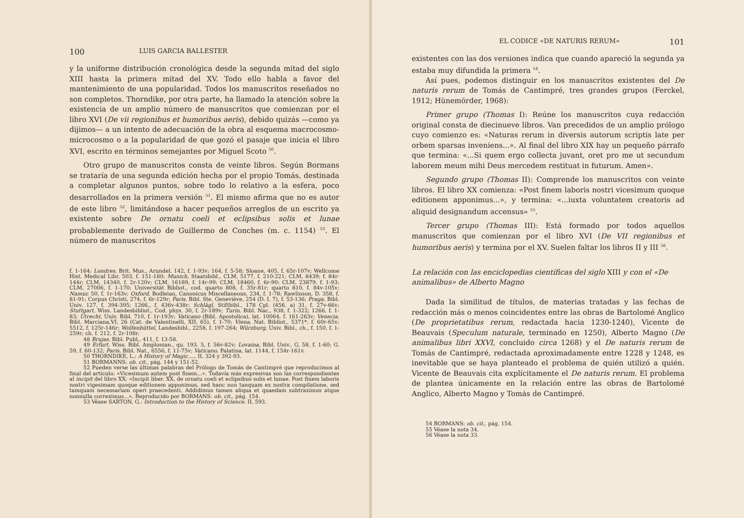100 LUIS GARCIA BALLESTER
y la uniforme distribución cronológica desde la segunda mitad del siglo XIII hasta la primera mitad del XV. Todo ello habla a favor del mantenimiento de una popularidad. Todos los manuscritos reseñados no son completos. Thorndike, por otra parte, ha llamado la atención sobre la existencia de un amplio número de manuscritos que comienzan por el libro XVI (De vii regionibus et humoribus aeris), debido quizás —como ya dijimos— a un intento de adecuación de la obra al esquema macrocosmo-microcosmo o a la popularidad de que gozó el pasaje que inicia el libro XVI, escrito en términos semejantes por Miguel Scoto <sup>50</sup>.
Otro grupo de manuscritos consta de veinte libros. Según Bormans se trataría de una segunda edición hecha por el propio Tomás, destinada a completar algunos puntos, sobre todo lo relativo a la esfera, poco desarrollados en la primera versión <sup>51</sup>. El mismo afirma que no es autor de este libro <sup>52</sup>, limitándose a hacer pequeños arreglos de un escrito ya existente sobre De ornatu coeli et eclipsibus solis et lunae probablemente derivado de Guillermo de Conches (m. c. 1154) <sup>53</sup>. El número de manuscritos
f. 1-164; Londres, Brit. Mus., Arundel, 142, f. 1-93v; 164, f. 5-58; Sloane, 405, f. 65r-107v; Wellcome Hist. Medical Libr. 503, f. 151-180; Munich, Staatsbibl., CLM, 5177, f. 210-221; CLM, 8439; f. 84r-144r; CLM, 14340, f. 2r-120v; CLM, 16189, f. 14r-99; CLM, 18460, f. 6r-90; CLM, 23879, f. 1-93; CLM, 27006, f. 1-170; Universität Bibliot., cod. quarto 808, f. 35r-81r; quarto 810, f. 84v-105v; Namur, 50, f. 1r-163v; Oxford, Bodleian, Canonicus Miscellaneous, 234, f. 1-78; Rawlinson, D. 358, f. 81-91; Corpus Christi, 274, f. 6r-129r; Paris, Bibl. Ste. Geneviève, 254 (D. I. 7), f. 53-136; Praga, Bibl. Univ. 127, f. 394-395; 1266,, f. 436v-438r; Schlägl, Stiftbibl., 178 Cpl. (456. a) 31, f. 27v-66v; Stuttgart, Wiss. Landesbibliot., Cod. phys. 30, f. 2r-189v; Turin, Bibl. Nac., 938, f. 1-322; 1266, f. 1-83; Utrecht, Univ. Bibl. 710, f. 1r-193v; Vaticano (Bibl. Apostolica), lat. 10064, f. 161-263v; Venecia, Bibl. Marciana,VI, 26 (Cat. de Valentinelli, XII, 65), f. 1-70; Viena, Nat. Bibliot., 5371*, f. 60r-65v; 5512, f. 125r-146r; Wolfenbüttel, Landesbibl., 2258, f. 197-264; Würzburg, Univ. Bibl., ch., f. 150, f. 1-259r; ch. f. 212, f. 2r-108r.
48 Brujas, Bibl. Publ., 411, f. 13-58.
49 Erfurt, Wiss. Bibl. Amplonian., qu. 193. 5, f. 56v-82v; Lovaina, Bibl. Univ., G. 58, f. 1-60; G. 59, f. 60-132; Paris, Bibl. Nat., 6556, f. 11-75v; Vaticano, Palatina, lat. 1144, f. 154r-161v.
50 THORNDIKE, L.: A History of Magic...., II, 324 y 392-93.
51 BORMANNS: ob. cit., pág. 144 y 151-52.
52 Pueden verse las últimas palabras del Prólogo de Tomás de Cantimpré que reproducimos al final del artículo: «Vicesimum autem post finem...». Todavía más expresivas son las correspondientes al incipit del libro XX: «Incipit liber. XX. de ornatu coeli et eclipsibus solis et lunae. Post finem laboris nostri vigesimam quoque editionem apponimus, sed hanc non tanquam ex nostra compilatione, sed tamquam necessariam operi praecedenti. Addidimus tamen aliqua et quaedam subtraximus atque nonnulla correximus...». Reproducido por BORMANS: ob. cit., pág. 154.
53 Véase SARTON, G.: Introduction to the History of Science. II, 593.
EL CODICE «DE NATURIS RERUM» 101
existentes con las dos versiones indica que cuando apareció la segunda ya estaba muy difundida la primera <sup>54</sup>.
Así pues, podemos distinguir en los manuscritos existentes del De naturis rerum de Tomás de Cantimpré, tres grandes grupos (Ferckel, 1912; Hünemörder, 1968):
Primer grupo (Thomas I): Reúne los manuscritos cuya redacción original consta de diecinueve libros. Van precedidos de un amplio prólogo cuyo comienzo es: «Naturas rerum in diversis autorum scriptis late per orbem sparsas inveniens...». Al final del libro XIX hay un pequeño párrafo que termina: «...Si quem ergo collecta juvant, oret pro me ut secundum laborem meum mihi Deus mercedem restituat in futurum. Amen».
Segundo grupo (Thomas II): Comprende los manuscritos con veinte libros. El libro XX comienza: «Post finem laboris nostri vicesimum quoque editionem apponimus...», y termina: «...iuxta voluntatem creatoris ad aliquid designandum accensus» <sup>55</sup>.
Tercer grupo (Thomas III): Está formado por todos aquellos manuscritos que comienzan por el libro XVI (De VII regionibus et humoribus aeris) y termina por el XV. Suelen faltar los libros II y III <sup>56</sup>.
La relación con las enciclopedias científicas del siglo XIII y con el «De animalibus» de Alberto Magno
Dada la similitud de títulos, de materias tratadas y las fechas de redacción más o menos coincidentes entre las obras de Bartolomé Anglico (De proprietatibus rerum, redactada hacia 1230-1240), Vicente de Beauvais (Speculum naturale, terminado en 1250), Alberto Magno (De animalibus libri XXVI, concluido circa 1268) y el De naturis rerum de Tomás de Cantimpré, redactada aproximadamente entre 1228 y 1248, es inevitable que se haya planteado el problema de quién utilizó a quién. Vicente de Beauvais cita explícitamente el De naturis rerum. El problema de plantea únicamente en la relación entre las obras de Bartolomé Anglico, Alberto Magno y Tomás de Cantimpré.
54 BORMANS: ob. cit., pág. 154.
55 Véase la nota 34.
56 Véase la nota 33.